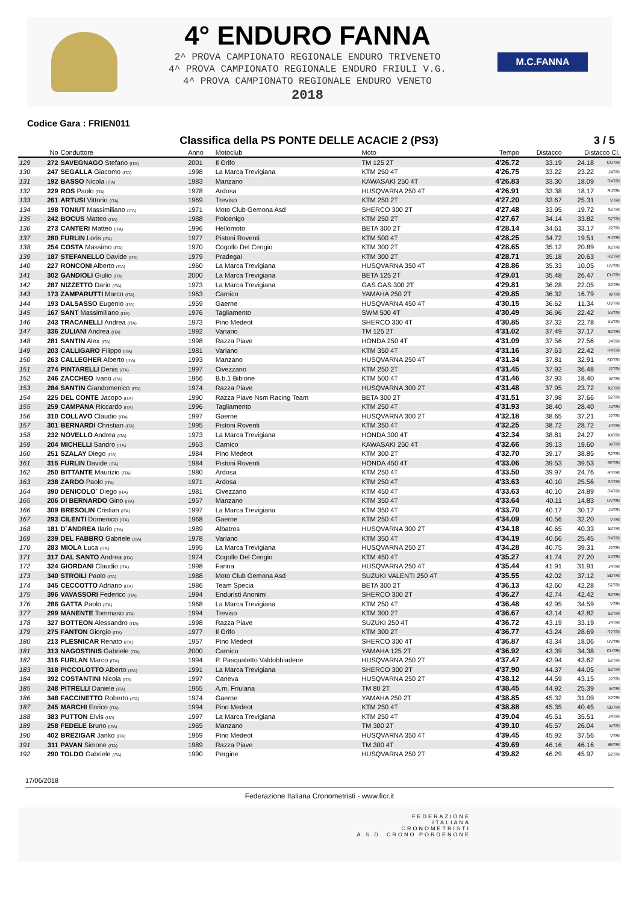4° ENDURO FANNA
2^ PROVA CAMPIONATO REGIONALE ENDURO TRIVENETO
4^ PROVA CAMPIONATO REGIONALE ENDURO FRIULI V.G.
4^ PROVA CAMPIONATO REGIONALE ENDURO VENETO
2018
M.C.FANNA
Codice Gara : FRIEN011
Classifica della PS PONTE DELLE ACACIE 2 (PS3) 3 / 5
| | No | Conduttore | Anno | Motoclub | Moto | Tempo | Distacco | Distacco Cl. | |
| --- | --- | --- | --- | --- | --- | --- | --- | --- | --- |
| 129 | 272 | SAVEGNAGO Stefano (ITA) | 2001 | Il Grifo | TM 125 2T | 4'26.72 | 33.19 | 24.18 | CUTRI |
| 130 | 247 | SEGALLA Giacomo (ITA) | 1998 | La Marca Trevigiana | KTM 250 4T | 4'26.75 | 33.22 | 23.22 | J4TRI |
| 131 | 192 | BASSO Nicola (ITA) | 1983 | Manzano | KAWASAKI 250 4T | 4'26.83 | 33.30 | 18.09 | R4TRI |
| 132 | 229 | ROS Paolo (ITA) | 1978 | Ardosa | HUSQVARNA 250 4T | 4'26.91 | 33.38 | 18.17 | R4TRI |
| 133 | 261 | ARTUSI Vittorio (ITA) | 1969 | Treviso | KTM 250 2T | 4'27.20 | 33.67 | 25.31 | VTRI |
| 134 | 198 | TONIUT Massimiliano (ITA) | 1971 | Moto Club Gemona Asd | SHERCO 300 2T | 4'27.48 | 33.95 | 19.72 | X2TRI |
| 135 | 242 | BOCUS Matteo (ITA) | 1988 | Polcenigo | KTM 250 2T | 4'27.67 | 34.14 | 33.82 | S2TRI |
| 136 | 273 | CANTERI Matteo (ITA) | 1996 | Hellomoto | BETA 300 2T | 4'28.14 | 34.61 | 33.17 | J2TRI |
| 137 | 280 | FURLIN Loris (ITA) | 1977 | Pistoni Roventi | KTM 500 4T | 4'28.25 | 34.72 | 19.51 | R4TRI |
| 138 | 254 | COSTA Massimo (ITA) | 1970 | Cogollo Del Cengio | KTM 300 2T | 4'28.65 | 35.12 | 20.89 | X2TRI |
| 139 | 187 | STEFANELLO Davide (ITA) | 1979 | Pradegai | KTM 300 2T | 4'28.71 | 35.18 | 20.63 | R2TRI |
| 140 | 227 | RONCONI Alberto (ITA) | 1960 | La Marca Trevigiana | HUSQVARNA 350 4T | 4'28.86 | 35.33 | 10.05 | UVTRI |
| 141 | 302 | GANDIOLI Giulio (ITA) | 2000 | La Marca Trevigiana | BETA 125 2T | 4'29.01 | 35.48 | 26.47 | CUTRI |
| 142 | 287 | NIZZETTO Dario (ITA) | 1973 | La Marca Trevigiana | GAS GAS 300 2T | 4'29.81 | 36.28 | 22.05 | X2TRI |
| 143 | 173 | ZAMPARUTTI Marco (ITA) | 1963 | Carnico | YAMAHA 250 2T | 4'29.85 | 36.32 | 16.79 | WTRI |
| 144 | 193 | DALSASSO Eugenio (ITA) | 1959 | Gaerne | HUSQVARNA 450 4T | 4'30.15 | 36.62 | 11.34 | UVTRI |
| 145 | 167 | SANT Massimiliano (ITA) | 1976 | Tagliamento | SWM 500 4T | 4'30.49 | 36.96 | 22.42 | X4TRI |
| 146 | 243 | TRACANELLI Andrea (ITA) | 1973 | Pino Medeot | SHERCO 300 4T | 4'30.85 | 37.32 | 22.78 | X4TRI |
| 147 | 336 | ZULIANI Andrea (ITA) | 1992 | Variano | TM 125 2T | 4'31.02 | 37.49 | 37.17 | S2TRI |
| 148 | 281 | SANTIN Alex (ITA) | 1998 | Razza Piave | HONDA 250 4T | 4'31.09 | 37.56 | 27.56 | J4TRI |
| 149 | 203 | CALLIGARO Filippo (ITA) | 1981 | Variano | KTM 350 4T | 4'31.16 | 37.63 | 22.42 | R4TRI |
| 150 | 263 | CALLEGHER Alberto (ITA) | 1993 | Manzano | HUSQVARNA 250 4T | 4'31.34 | 37.81 | 32.91 | SDTRI |
| 151 | 274 | PINTARELLI Denis (ITA) | 1997 | Civezzano | KTM 250 2T | 4'31.45 | 37.92 | 36.48 | J2TRI |
| 152 | 246 | ZACCHEO Ivano (ITA) | 1966 | B.b.1 Bibione | KTM 500 4T | 4'31.46 | 37.93 | 18.40 | WTRI |
| 153 | 284 | SANTIN Giandomenico (ITA) | 1974 | Razza Piave | HUSQVARNA 300 2T | 4'31.48 | 37.95 | 23.72 | X2TRI |
| 154 | 225 | DEL CONTE Jacopo (ITA) | 1990 | Razza Piave Nsm Racing Team | BETA 300 2T | 4'31.51 | 37.98 | 37.66 | S2TRI |
| 155 | 259 | CAMPANA Riccardo (ITA) | 1996 | Tagliamento | KTM 250 4T | 4'31.93 | 38.40 | 28.40 | J4TRI |
| 156 | 310 | COLLAVO Claudio (ITA) | 1997 | Gaerne | HUSQVARNA 300 2T | 4'32.18 | 38.65 | 37.21 | J2TRI |
| 157 | 301 | BERNARDI Christian (ITA) | 1995 | Pistoni Roventi | KTM 350 4T | 4'32.25 | 38.72 | 28.72 | J4TRI |
| 158 | 232 | NOVELLO Andrea (ITA) | 1973 | La Marca Trevigiana | HONDA 300 4T | 4'32.34 | 38.81 | 24.27 | X4TRI |
| 159 | 204 | MICHELLI Sandro (ITA) | 1963 | Carnico | KAWASAKI 250 4T | 4'32.66 | 39.13 | 19.60 | WTRI |
| 160 | 251 | SZALAY Diego (ITA) | 1984 | Pino Medeot | KTM 300 2T | 4'32.70 | 39.17 | 38.85 | S2TRI |
| 161 | 315 | FURLIN Davide (ITA) | 1984 | Pistoni Roventi | HONDA 450 4T | 4'33.06 | 39.53 | 39.53 | SETRI |
| 162 | 250 | BITTANTE Maurizio (ITA) | 1980 | Ardosa | KTM 250 4T | 4'33.50 | 39.97 | 24.76 | R4TRI |
| 163 | 238 | ZARDO Paolo (ITA) | 1971 | Ardosa | KTM 250 4T | 4'33.63 | 40.10 | 25.56 | X4TRI |
| 164 | 390 | DENICOLO` Diego (ITA) | 1981 | Civezzano | KTM 450 4T | 4'33.63 | 40.10 | 24.89 | R4TRI |
| 165 | 206 | DI BERNARDO Gino (ITA) | 1957 | Manzano | KTM 350 4T | 4'33.64 | 40.11 | 14.83 | UVTRI |
| 166 | 309 | BRESOLIN Cristian (ITA) | 1997 | La Marca Trevigiana | KTM 350 4T | 4'33.70 | 40.17 | 30.17 | J4TRI |
| 167 | 293 | CILENTI Domenico (ITA) | 1968 | Gaerne | KTM 250 4T | 4'34.09 | 40.56 | 32.20 | VTRI |
| 168 | 181 | D`ANDREA Ilario (ITA) | 1989 | Albatros | HUSQVARNA 300 2T | 4'34.18 | 40.65 | 40.33 | S2TRI |
| 169 | 239 | DEL FABBRO Gabriele (ITA) | 1978 | Variano | KTM 350 4T | 4'34.19 | 40.66 | 25.45 | R4TRI |
| 170 | 283 | MIOLA Luca (ITA) | 1995 | La Marca Trevigiana | HUSQVARNA 250 2T | 4'34.28 | 40.75 | 39.31 | J2TRI |
| 171 | 317 | DAL SANTO Andrea (ITA) | 1974 | Cogollo Del Cengio | KTM 450 4T | 4'35.27 | 41.74 | 27.20 | X4TRI |
| 172 | 324 | GIORDANI Claudio (ITA) | 1998 | Fanna | HUSQVARNA 250 4T | 4'35.44 | 41.91 | 31.91 | J4TRI |
| 173 | 340 | STROILI Paolo (ITA) | 1988 | Moto Club Gemona Asd | SUZUKI VALENTI 250 4T | 4'35.55 | 42.02 | 37.12 | SDTRI |
| 174 | 345 | CECCOTTO Adriano (ITA) | 1986 | Team Specia | BETA 300 2T | 4'36.13 | 42.60 | 42.28 | S2TRI |
| 175 | 396 | VAVASSORI Federico (ITA) | 1994 | Enduristi Anonimi | SHERCO 300 2T | 4'36.27 | 42.74 | 42.42 | S2TRI |
| 176 | 286 | GATTA Paolo (ITA) | 1968 | La Marca Trevigiana | KTM 250 4T | 4'36.48 | 42.95 | 34.59 | VTRI |
| 177 | 299 | MANENTE Tommaso (ITA) | 1994 | Treviso | KTM 300 2T | 4'36.67 | 43.14 | 42.82 | S2TRI |
| 178 | 327 | BOTTEON Alessandro (ITA) | 1998 | Razza Piave | SUZUKI 250 4T | 4'36.72 | 43.19 | 33.19 | J4TRI |
| 179 | 275 | FANTON Giorgio (ITA) | 1977 | Il Grifo | KTM 300 2T | 4'36.77 | 43.24 | 28.69 | R2TRI |
| 180 | 213 | PLESNICAR Renato (ITA) | 1957 | Pino Medeot | SHERCO 300 4T | 4'36.87 | 43.34 | 18.06 | UVTRI |
| 181 | 313 | NAGOSTINIS Gabriele (ITA) | 2000 | Carnico | YAMAHA 125 2T | 4'36.92 | 43.39 | 34.38 | CUTRI |
| 182 | 316 | FURLAN Marco (ITA) | 1994 | P. Pasqualetto Valdobbiadene | HUSQVARNA 250 2T | 4'37.47 | 43.94 | 43.62 | S2TRI |
| 183 | 318 | PICCOLOTTO Alberto (ITA) | 1991 | La Marca Trevigiana | SHERCO 300 2T | 4'37.90 | 44.37 | 44.05 | S2TRI |
| 184 | 392 | COSTANTINI Nicola (ITA) | 1997 | Caneva | HUSQVARNA 250 2T | 4'38.12 | 44.59 | 43.15 | J2TRI |
| 185 | 248 | PITRELLI Daniele (ITA) | 1965 | A.m. Friulana | TM 80 2T | 4'38.45 | 44.92 | 25.39 | WTRI |
| 186 | 348 | FACCINETTO Roberto (ITA) | 1974 | Gaerne | YAMAHA 250 2T | 4'38.85 | 45.32 | 31.09 | X2TRI |
| 187 | 245 | MARCHI Enrico (ITA) | 1994 | Pino Medeot | KTM 250 4T | 4'38.88 | 45.35 | 40.45 | SDTRI |
| 188 | 383 | PUTTON Elvis (ITA) | 1997 | La Marca Trevigiana | KTM 250 4T | 4'39.04 | 45.51 | 35.51 | J4TRI |
| 189 | 258 | FEDELE Bruno (ITA) | 1965 | Manzano | TM 300 2T | 4'39.10 | 45.57 | 26.04 | WTRI |
| 190 | 402 | BREZIGAR Janko (ITA) | 1969 | Pino Medeot | HUSQVARNA 350 4T | 4'39.45 | 45.92 | 37.56 | VTRI |
| 191 | 311 | PAVAN Simone (ITA) | 1989 | Razza Piave | TM 300 4T | 4'39.69 | 46.16 | 46.16 | SETRI |
| 192 | 290 | TOLDO Gabriele (ITA) | 1990 | Pergine | HUSQVARNA 250 2T | 4'39.82 | 46.29 | 45.97 | S2TRI |
17/06/2018
Federazione Italiana Cronometristi - www.ficr.it
FEDERAZIONE
ITALIANA
CRONOMETRISTI
A.S.D. CRONO PORDENONE